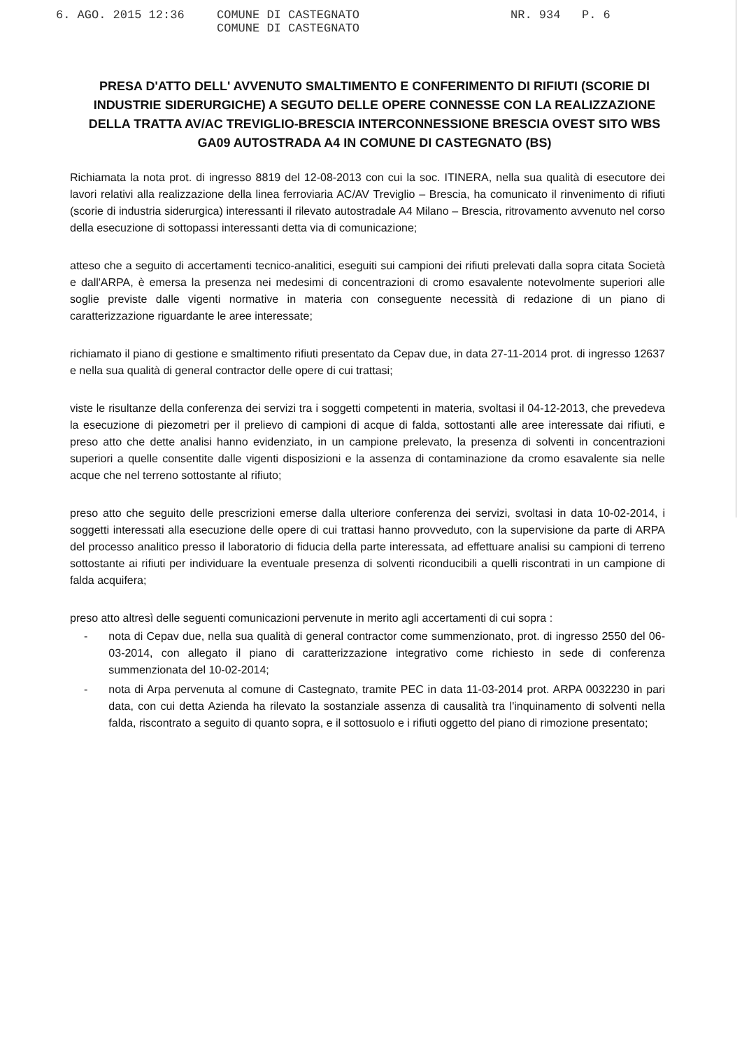6. AGO. 2015 12:36 COMUNE DI CASTEGNATO
COMUNE DI CASTEGNATO NR. 934 P. 6
PRESA D'ATTO DELL' AVVENUTO SMALTIMENTO E CONFERIMENTO DI RIFIUTI (SCORIE DI INDUSTRIE SIDERURGICHE) A SEGUTO DELLE OPERE CONNESSE CON LA REALIZZAZIONE DELLA TRATTA AV/AC TREVIGLIO-BRESCIA INTERCONNESSIONE BRESCIA OVEST SITO WBS GA09 AUTOSTRADA A4 IN COMUNE DI CASTEGNATO (BS)
Richiamata la nota prot. di ingresso 8819 del 12-08-2013 con cui la soc. ITINERA, nella sua qualità di esecutore dei lavori relativi alla realizzazione della linea ferroviaria AC/AV Treviglio – Brescia, ha comunicato il rinvenimento di rifiuti (scorie di industria siderurgica) interessanti il rilevato autostradale A4 Milano – Brescia, ritrovamento avvenuto nel corso della esecuzione di sottopassi interessanti detta via di comunicazione;
atteso che a seguito di accertamenti tecnico-analitici, eseguiti sui campioni dei rifiuti prelevati dalla sopra citata Società e dall'ARPA, è emersa la presenza nei medesimi di concentrazioni di cromo esavalente notevolmente superiori alle soglie previste dalle vigenti normative in materia con conseguente necessità di redazione di un piano di caratterizzazione riguardante le aree interessate;
richiamato il piano di gestione e smaltimento rifiuti presentato da Cepav due, in data 27-11-2014 prot. di ingresso 12637 e nella sua qualità di general contractor delle opere di cui trattasi;
viste le risultanze della conferenza dei servizi tra i soggetti competenti in materia, svoltasi il 04-12-2013, che prevedeva la esecuzione di piezometri per il prelievo di campioni di acque di falda, sottostanti alle aree interessate dai rifiuti, e preso atto che dette analisi hanno evidenziato, in un campione prelevato, la presenza di solventi in concentrazioni superiori a quelle consentite dalle vigenti disposizioni e la assenza di contaminazione da cromo esavalente sia nelle acque che nel terreno sottostante al rifiuto;
preso atto che seguito delle prescrizioni emerse dalla ulteriore conferenza dei servizi, svoltasi in data 10-02-2014, i soggetti interessati alla esecuzione delle opere di cui trattasi hanno provveduto, con la supervisione da parte di ARPA del processo analitico presso il laboratorio di fiducia della parte interessata, ad effettuare analisi su campioni di terreno sottostante ai rifiuti per individuare la eventuale presenza di solventi riconducibili a quelli riscontrati in un campione di falda acquifera;
preso atto altresì delle seguenti comunicazioni pervenute in merito agli accertamenti di cui sopra :
- nota di Cepav due, nella sua qualità di general contractor come summenzionato, prot. di ingresso 2550 del 06-03-2014, con allegato il piano di caratterizzazione integrativo come richiesto in sede di conferenza summenzionata del 10-02-2014;
- nota di Arpa pervenuta al comune di Castegnato, tramite PEC in data 11-03-2014 prot. ARPA 0032230 in pari data, con cui detta Azienda ha rilevato la sostanziale assenza di causalità tra l'inquinamento di solventi nella falda, riscontrato a seguito di quanto sopra, e il sottosuolo e i rifiuti oggetto del piano di rimozione presentato;